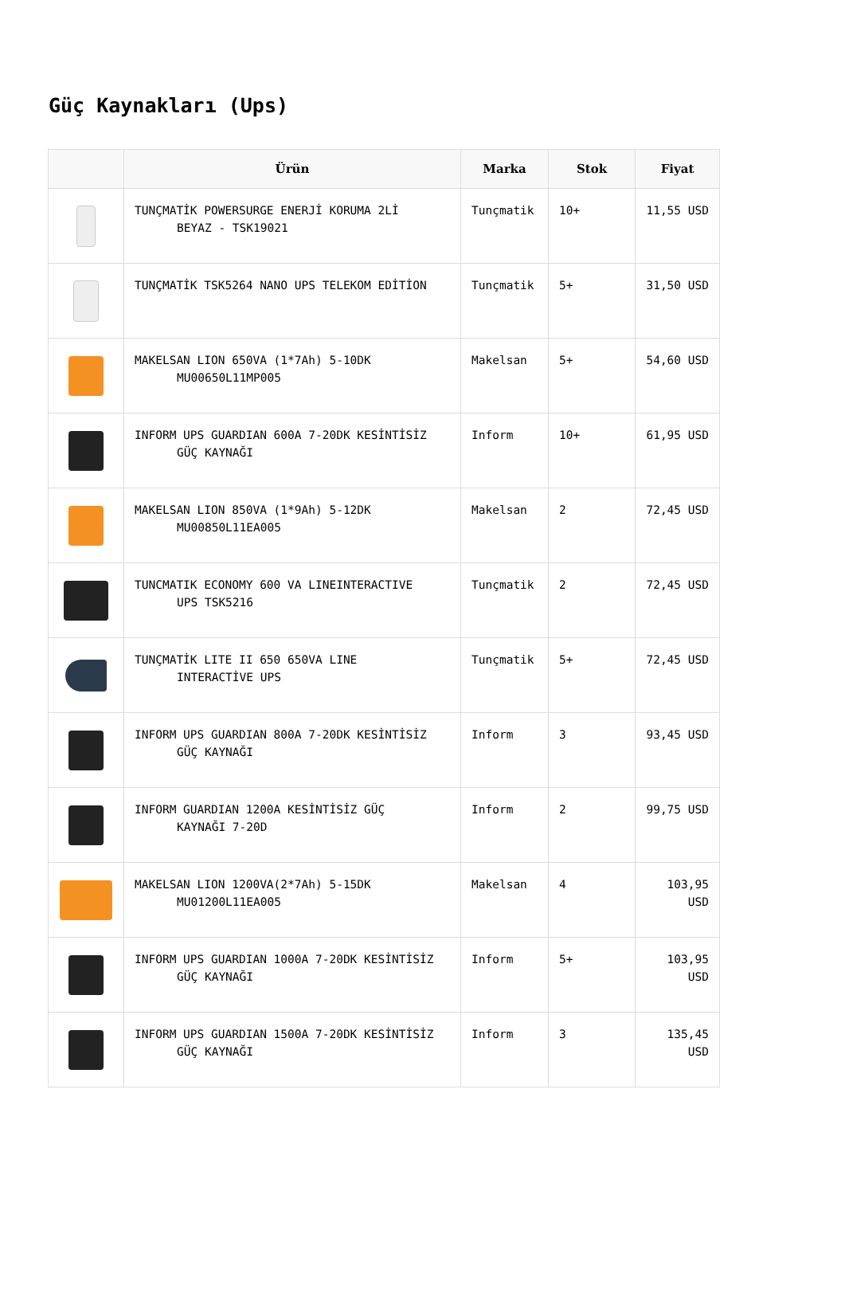Güç Kaynakları (Ups)
| | Ürün | Marka | Stok | Fiyat |
| --- | --- | --- | --- | --- |
| | TUNÇMATİK POWERSURGE ENERJİ KORUMA 2Lİ BEYAZ - TSK19021 | Tunçmatik | 10+ | 11,55 USD |
| | TUNÇMATİK TSK5264 NANO UPS TELEKOM EDİTİON | Tunçmatik | 5+ | 31,50 USD |
| | MAKELSAN LION 650VA (1*7Ah) 5-10DK MU00650L11MP005 | Makelsan | 5+ | 54,60 USD |
| | INFORM UPS GUARDIAN 600A 7-20DK KESİNTİSİZ GÜÇ KAYNAĞI | Inform | 10+ | 61,95 USD |
| | MAKELSAN LION 850VA (1*9Ah) 5-12DK MU00850L11EA005 | Makelsan | 2 | 72,45 USD |
| | TUNCMATIK ECONOMY 600 VA LINEINTERACTIVE UPS TSK5216 | Tunçmatik | 2 | 72,45 USD |
| | TUNÇMATİK LITE II 650 650VA LINE INTERACTİVE UPS | Tunçmatik | 5+ | 72,45 USD |
| | INFORM UPS GUARDIAN 800A 7-20DK KESİNTİSİZ GÜÇ KAYNAĞI | Inform | 3 | 93,45 USD |
| | INFORM GUARDIAN 1200A KESİNTİSİZ GÜÇ KAYNAĞI 7-20D | Inform | 2 | 99,75 USD |
| | MAKELSAN LION 1200VA(2*7Ah) 5-15DK MU01200L11EA005 | Makelsan | 4 | 103,95 USD |
| | INFORM UPS GUARDIAN 1000A 7-20DK KESİNTİSİZ GÜÇ KAYNAĞI | Inform | 5+ | 103,95 USD |
| | INFORM UPS GUARDIAN 1500A 7-20DK KESİNTİSİZ GÜÇ KAYNAĞI | Inform | 3 | 135,45 USD |